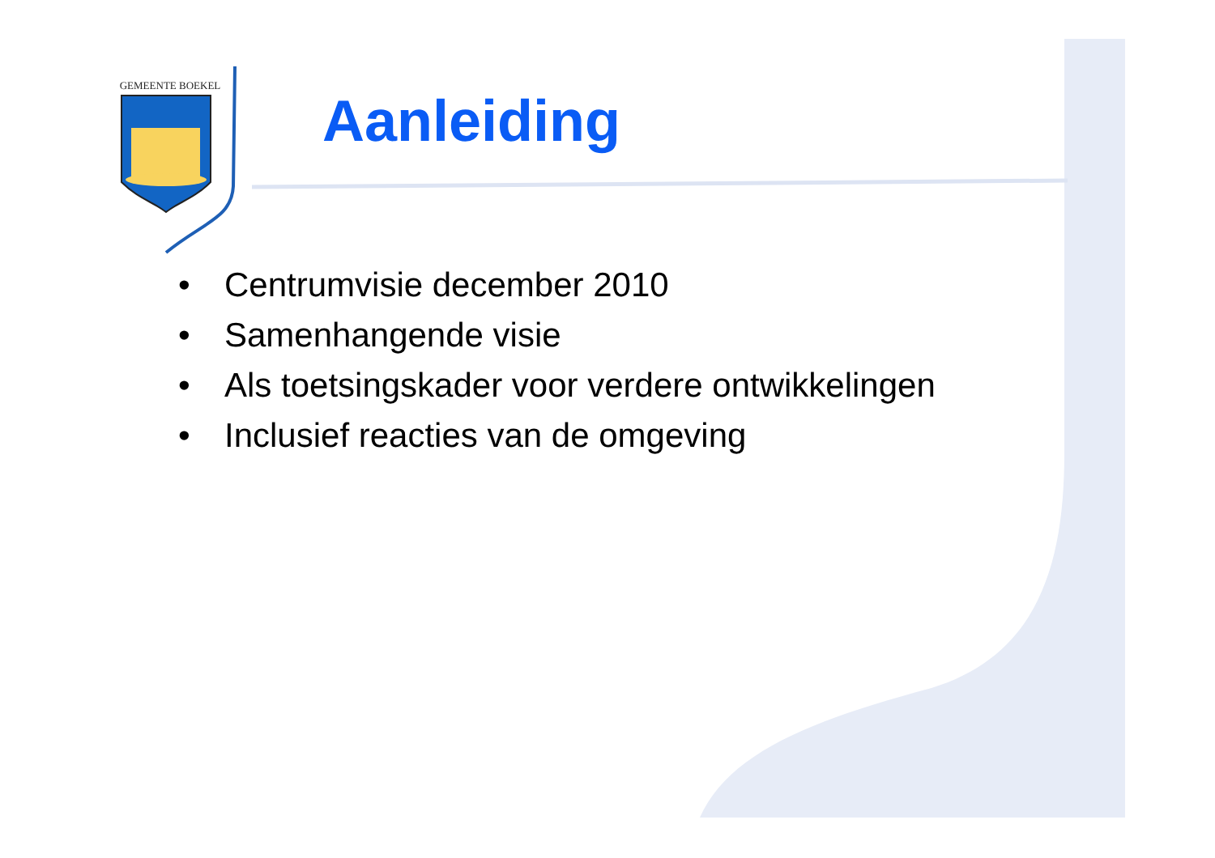GEMEENTE BOEKEL
Aanleiding
• Centrumvisie december 2010
• Samenhangende visie
• Als toetsingskader voor verdere ontwikkelingen
• Inclusief reacties van de omgeving